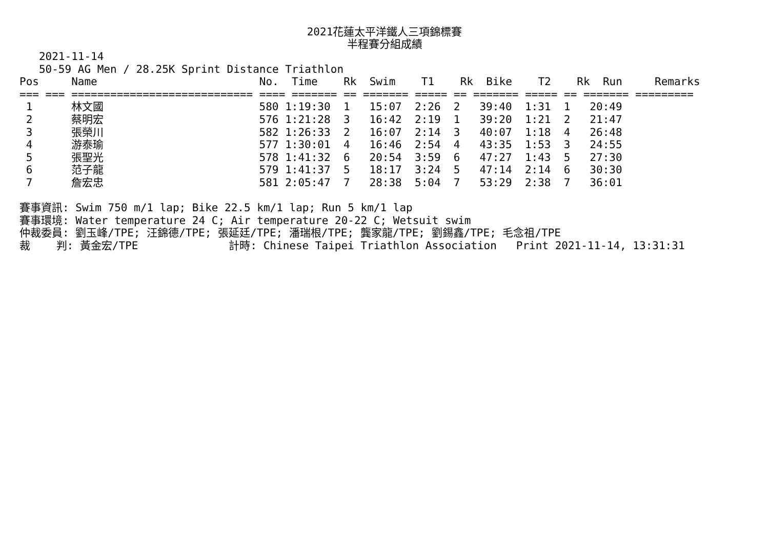2021花蓮太平洋鐵人三項錦標賽
半程賽分組成績
   2021-11-14
   50-59 AG Men / 28.25K Sprint Distance Triathlon
Pos     Name                         No.  Time    Rk  Swim    T1    Rk  Bike    T2    Rk  Run     Remarks
=== === ============================ ==== ======= == ======= ===== == ======= ===== == ======= =========
 1      林文國                        580 1:19:30  1   15:07  2:26  2   39:40  1:31  1   20:49
 2      蔡明宏                        576 1:21:28  3   16:42  2:19  1   39:20  1:21  2   21:47
 3      張榮川                        582 1:26:33  2   16:07  2:14  3   40:07  1:18  4   26:48
 4      游泰瑜                        577 1:30:01  4   16:46  2:54  4   43:35  1:53  3   24:55
 5      張聖光                        578 1:41:32  6   20:54  3:59  6   47:27  1:43  5   27:30
 6      范子龍                        579 1:41:37  5   18:17  3:24  5   47:14  2:14  6   30:30
 7      詹宏忠                        581 2:05:47  7   28:38  5:04  7   53:29  2:38  7   36:01

賽事資訊: Swim 750 m/1 lap; Bike 22.5 km/1 lap; Run 5 km/1 lap
賽事環境: Water temperature 24 C; Air temperature 20-22 C; Wetsuit swim
仲裁委員: 劉玉峰/TPE; 汪錦德/TPE; 張延廷/TPE; 潘瑞根/TPE; 龔家龍/TPE; 劉錫鑫/TPE; 毛念祖/TPE
裁    判: 黃金宏/TPE              計時: Chinese Taipei Triathlon Association   Print 2021-11-14, 13:31:31